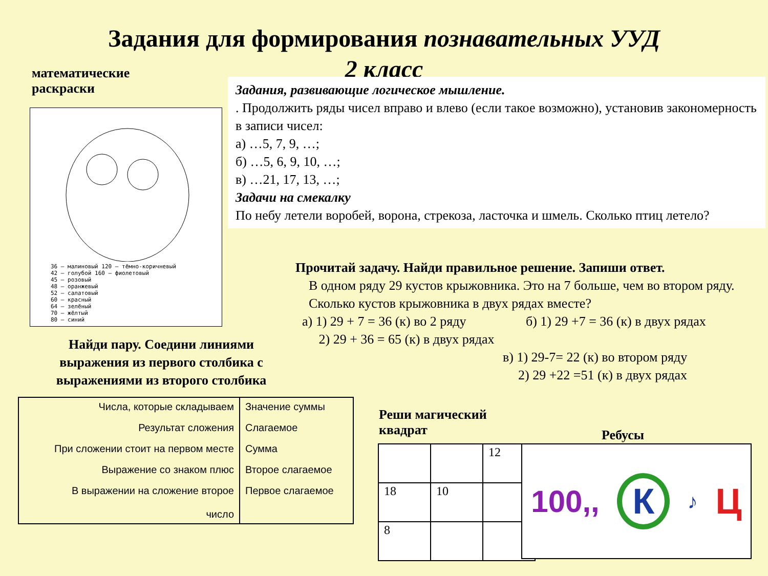Задания для формирования познавательных УУД
2 класс
математические раскраски
36 – малиновый 120 – тёмно-коричневый
42 – голубой 160 – фиолетовый
45 – розовый
48 – оранжевый
52 – салатовый
60 – красный
64 – зелёный
70 – жёлтый
80 – синий
Задания, развивающие логическое мышление.
. Продолжить ряды чисел вправо и влево (если такое возможно), установив закономерность в записи чисел:
а) …5, 7, 9, …;
б) …5, 6, 9, 10, …;
в) …21, 17, 13, …;
Задачи на смекалку
По небу летели воробей, ворона, стрекоза, ласточка и шмель. Сколько птиц летело?
Прочитай задачу. Найди правильное решение. Запиши ответ.
В одном ряду 29 кустов крыжовника. Это на 7 больше, чем во втором ряду.
Сколько кустов крыжовника в двух рядах вместе?
а) 1) 29 + 7 = 36 (к) во 2 ряду б) 1) 29 +7 = 36 (к) в двух рядах
2) 29 + 36 = 65 (к) в двух рядах
в) 1) 29-7= 22 (к) во втором ряду
2) 29 +22 =51 (к) в двух рядах
Найди пару. Соедини линиями выражения из первого столбика с выражениями из второго столбика
| Числа, которые складываем | Значение суммы |
| Результат сложения | Слагаемое |
| При сложении стоит на первом месте | Сумма |
| Выражение со знаком плюс | Второе слагаемое |
| В выражении на сложение второе число | Первое слагаемое |
Реши магический
квадрат
| | | 12 |
| 18 | 10 | |
| 8 | | |
Ребусы
100,, К ♪ Ц